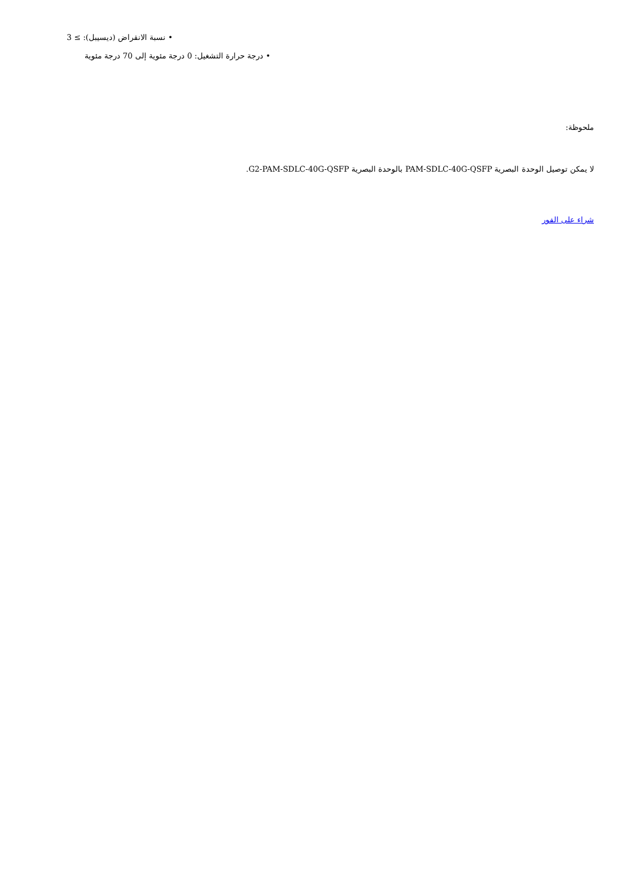• نسبة الانقراض (ديسيبل): ≥ 3
• درجة حرارة التشغيل: 0 درجة مئوية إلى 70 درجة مئوية
ملحوظة:
لا يمكن توصيل الوحدة البصرية PAM-SDLC-40G-QSFP بالوحدة البصرية G2-PAM-SDLC-40G-QSFP.
شراء على الفور